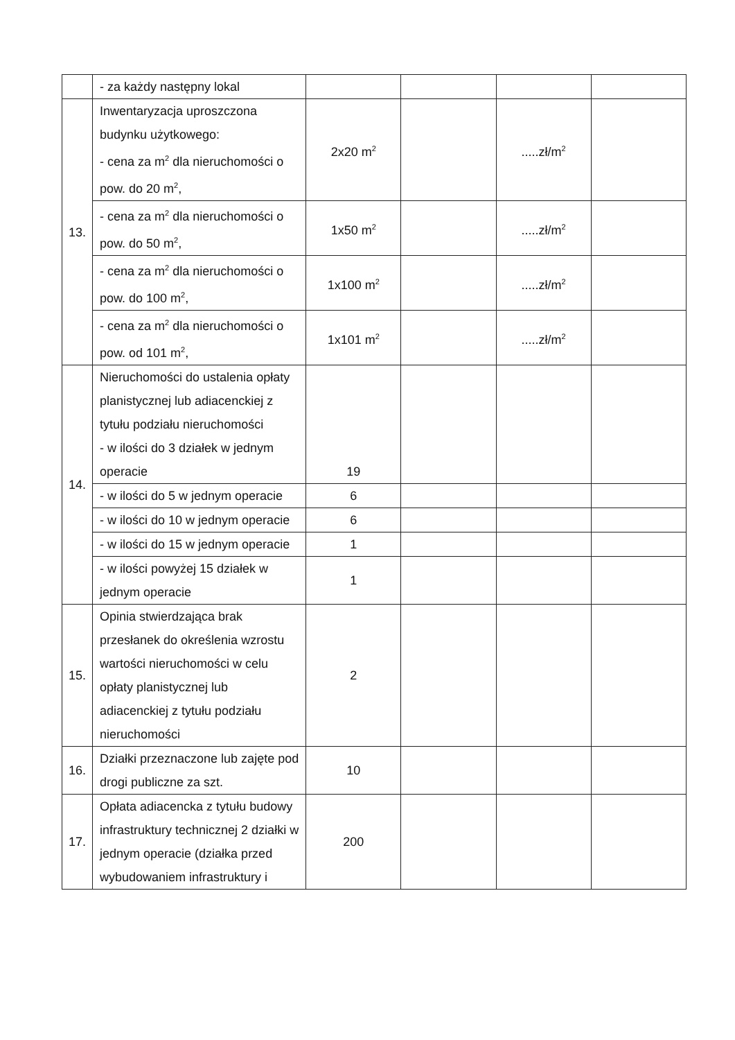| | - za każdy następny lokal | | | | |
| 13. | Inwentaryzacja uproszczona budynku użytkowego: - cena za m<sup>2</sup> dla nieruchomości o pow. do 20 m<sup>2</sup>, | 2x20 m<sup>2</sup> | | .....zł/m<sup>2</sup> | |
| | - cena za m<sup>2</sup> dla nieruchomości o pow. do 50 m<sup>2</sup>, | 1x50 m<sup>2</sup> | | .....zł/m<sup>2</sup> | |
| | - cena za m<sup>2</sup> dla nieruchomości o pow. do 100 m<sup>2</sup>, | 1x100 m<sup>2</sup> | | .....zł/m<sup>2</sup> | |
| | - cena za m<sup>2</sup> dla nieruchomości o pow. od 101 m<sup>2</sup>, | 1x101 m<sup>2</sup> | | .....zł/m<sup>2</sup> | |
| 14. | Nieruchomości do ustalenia opłaty planistycznej lub adiacenckiej z tytułu podziału nieruchomości - w ilości do 3 działek w jednym operacie | 19 | | | |
| | - w ilości do 5 w jednym operacie | 6 | | | |
| | - w ilości do 10 w jednym operacie | 6 | | | |
| | - w ilości do 15 w jednym operacie | 1 | | | |
| | - w ilości powyżej 15 działek w jednym operacie | 1 | | | |
| 15. | Opinia stwierdzająca brak przesłanek do określenia wzrostu wartości nieruchomości w celu opłaty planistycznej lub adiacenckiej z tytułu podziału nieruchomości | 2 | | | |
| 16. | Działki przeznaczone lub zajęte pod drogi publiczne za szt. | 10 | | | |
| 17. | Opłata adiacencka z tytułu budowy infrastruktury technicznej 2 działki w jednym operacie (działka przed wybudowaniem infrastruktury i | 200 | | | |